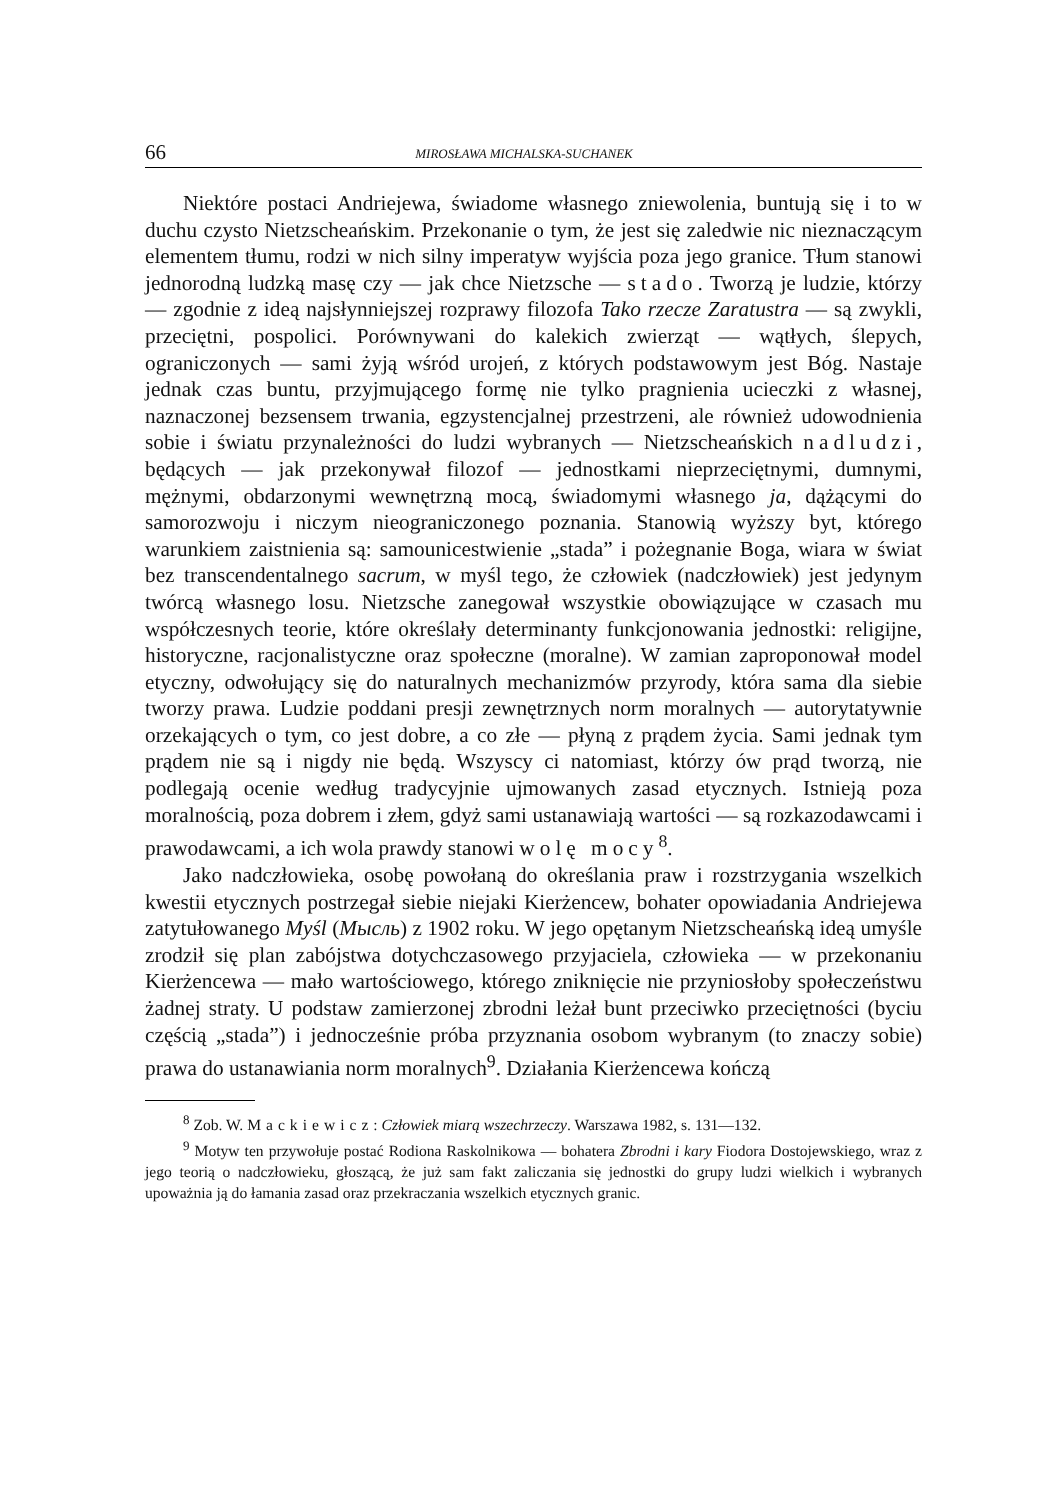66 MIROSŁAWA MICHALSKA-SUCHANEK
Niektóre postaci Andriejewa, świadome własnego zniewolenia, buntują się i to w duchu czysto Nietzscheańskim. Przekonanie o tym, że jest się zaledwie nic nieznaczącym elementem tłumu, rodzi w nich silny imperatyw wyjścia poza jego granice. Tłum stanowi jednorodną ludzką masę czy — jak chce Nietzsche — stado. Tworzą je ludzie, którzy — zgodnie z ideą najsłynniejszej rozprawy filozofa Tako rzecze Zaratustra — są zwykli, przeciętni, pospolici. Porównywani do kalekich zwierząt — wątłych, ślepych, ograniczonych — sami żyją wśród urojeń, z których podstawowym jest Bóg. Nastaje jednak czas buntu, przyjmującego formę nie tylko pragnienia ucieczki z własnej, naznaczonej bezsensem trwania, egzystencjalnej przestrzeni, ale również udowodnienia sobie i światu przynależności do ludzi wybranych — Nietzscheańskich nadludzi, będących — jak przekonywał filozof — jednostkami nieprzeciętnymi, dumnymi, mężnymi, obdarzonymi wewnętrzną mocą, świadomymi własnego ja, dążącymi do samorozwoju i niczym nieograniczonego poznania. Stanowią wyższy byt, którego warunkiem zaistnienia są: samounicestwienie „stada” i pożegnanie Boga, wiara w świat bez transcendentalnego sacrum, w myśl tego, że człowiek (nadczłowiek) jest jedynym twórcą własnego losu. Nietzsche zanegował wszystkie obowiązujące w czasach mu współczesnych teorie, które określały determinanty funkcjonowania jednostki: religijne, historyczne, racjonalistyczne oraz społeczne (moralne). W zamian zaproponował model etyczny, odwołujący się do naturalnych mechanizmów przyrody, która sama dla siebie tworzy prawa. Ludzie poddani presji zewnętrznych norm moralnych — autorytatywnie orzekających o tym, co jest dobre, a co złe — płyną z prądem życia. Sami jednak tym prądem nie są i nigdy nie będą. Wszyscy ci natomiast, którzy ów prąd tworzą, nie podlegają ocenie według tradycyjnie ujmowanych zasad etycznych. Istnieją poza moralnością, poza dobrem i złem, gdyż sami ustanawiają wartości — są rozkazodawcami i prawodawcami, a ich wola prawdy stanowi wolę mocy<sup>8</sup>.
Jako nadczłowieka, osobę powołaną do określania praw i rozstrzygania wszelkich kwestii etycznych postrzegał siebie niejaki Kierżencew, bohater opowiadania Andriejewa zatytułowanego Myśl (Мысль) z 1902 roku. W jego opętanym Nietzscheańską ideą umyśle zrodził się plan zabójstwa dotychczasowego przyjaciela, człowieka — w przekonaniu Kierżencewa — mało wartościowego, którego zniknięcie nie przyniosłoby społeczeństwu żadnej straty. U podstaw zamierzonej zbrodni leżał bunt przeciwko przeciętności (byciu częścią „stada”) i jednocześnie próba przyznania osobom wybranym (to znaczy sobie) prawa do ustanawiania norm moralnych<sup>9</sup>. Działania Kierżencewa kończą
<sup>8</sup> Zob. W. Mackiewicz: Człowiek miarą wszechrzeczy. Warszawa 1982, s. 131—132.
<sup>9</sup> Motyw ten przywołuje postać Rodiona Raskolnikowa — bohatera Zbrodni i kary Fiodora Dostojewskiego, wraz z jego teorią o nadczłowieku, głoszącą, że już sam fakt zaliczania się jednostki do grupy ludzi wielkich i wybranych upoważnia ją do łamania zasad oraz przekraczania wszelkich etycznych granic.